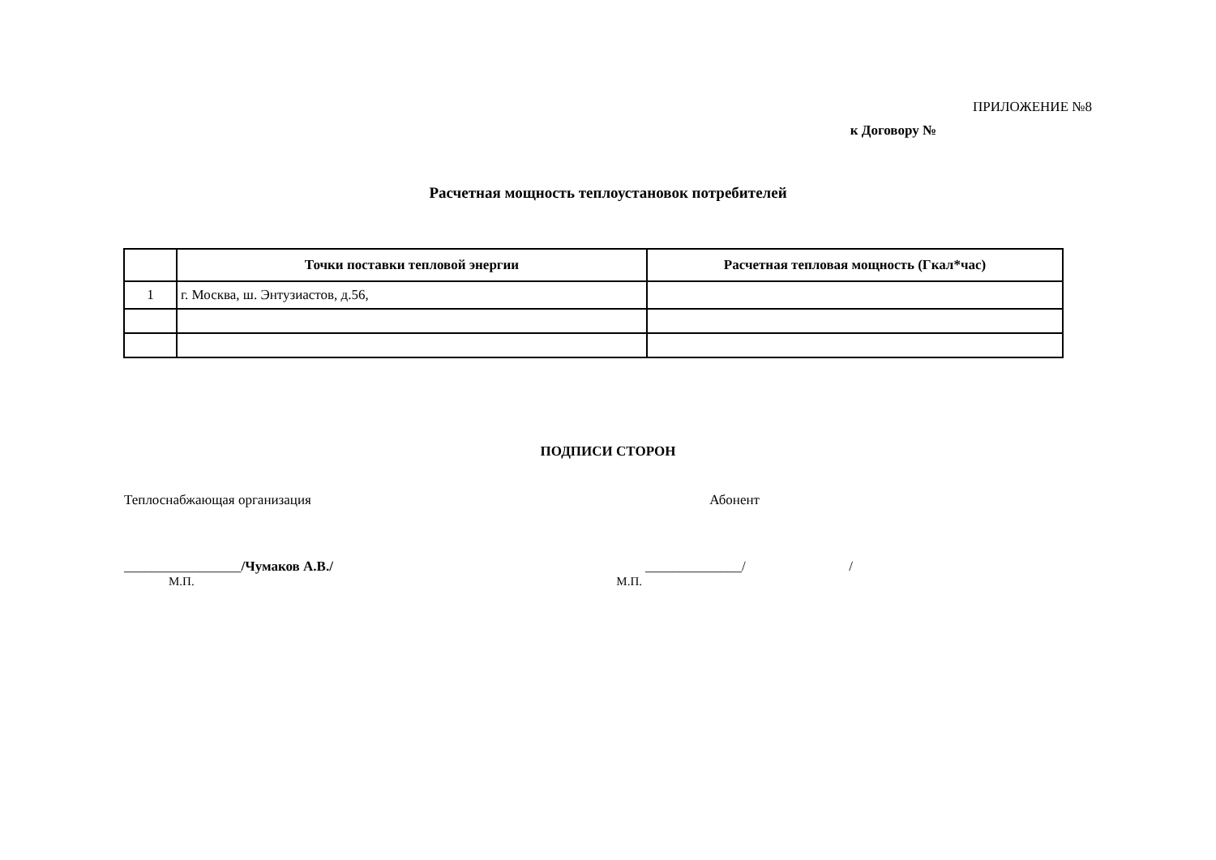ПРИЛОЖЕНИЕ №8
к Договору №
Расчетная мощность теплоустановок потребителей
| | Точки поставки тепловой энергии | Расчетная тепловая мощность (Гкал*час) |
| --- | --- | --- |
| 1 | г. Москва, ш. Энтузиастов, д.56, | |
ПОДПИСИ СТОРОН
Теплоснабжающая организация Абонент
_________________/Чумаков А.В./ ______________/ /
М.П. М.П.